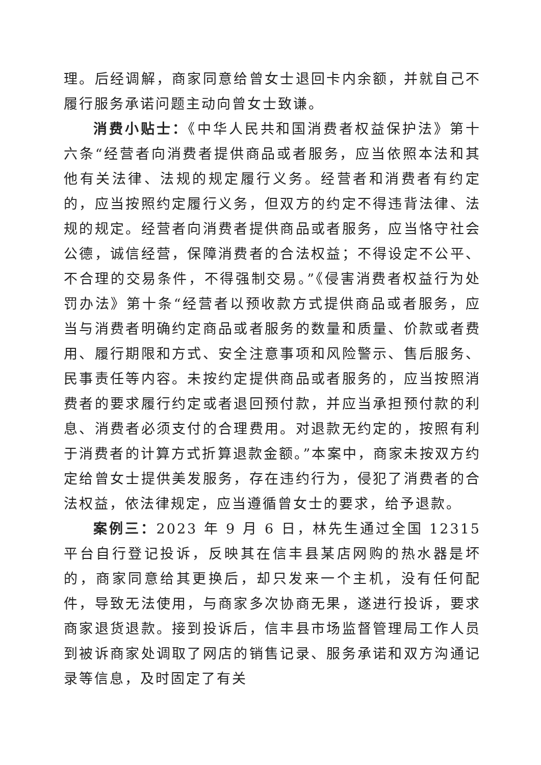理。后经调解，商家同意给曾女士退回卡内余额，并就自己不履行服务承诺问题主动向曾女士致谦。
消费小贴士：《中华人民共和国消费者权益保护法》第十六条“经营者向消费者提供商品或者服务，应当依照本法和其他有关法律、法规的规定履行义务。经营者和消费者有约定的，应当按照约定履行义务，但双方的约定不得违背法律、法规的规定。经营者向消费者提供商品或者服务，应当恪守社会公德，诚信经营，保障消费者的合法权益；不得设定不公平、不合理的交易条件，不得强制交易。”《侵害消费者权益行为处罚办法》第十条“经营者以预收款方式提供商品或者服务，应当与消费者明确约定商品或者服务的数量和质量、价款或者费用、履行期限和方式、安全注意事项和风险警示、售后服务、民事责任等内容。未按约定提供商品或者服务的，应当按照消费者的要求履行约定或者退回预付款，并应当承担预付款的利息、消费者必须支付的合理费用。对退款无约定的，按照有利于消费者的计算方式折算退款金额。”本案中，商家未按双方约定给曾女士提供美发服务，存在违约行为，侵犯了消费者的合法权益，依法律规定，应当遵循曾女士的要求，给予退款。
案例三：2023 年 9 月 6 日，林先生通过全国 12315 平台自行登记投诉，反映其在信丰县某店网购的热水器是坏的，商家同意给其更换后，却只发来一个主机，没有任何配件，导致无法使用，与商家多次协商无果，遂进行投诉，要求商家退货退款。接到投诉后，信丰县市场监督管理局工作人员到被诉商家处调取了网店的销售记录、服务承诺和双方沟通记录等信息，及时固定了有关